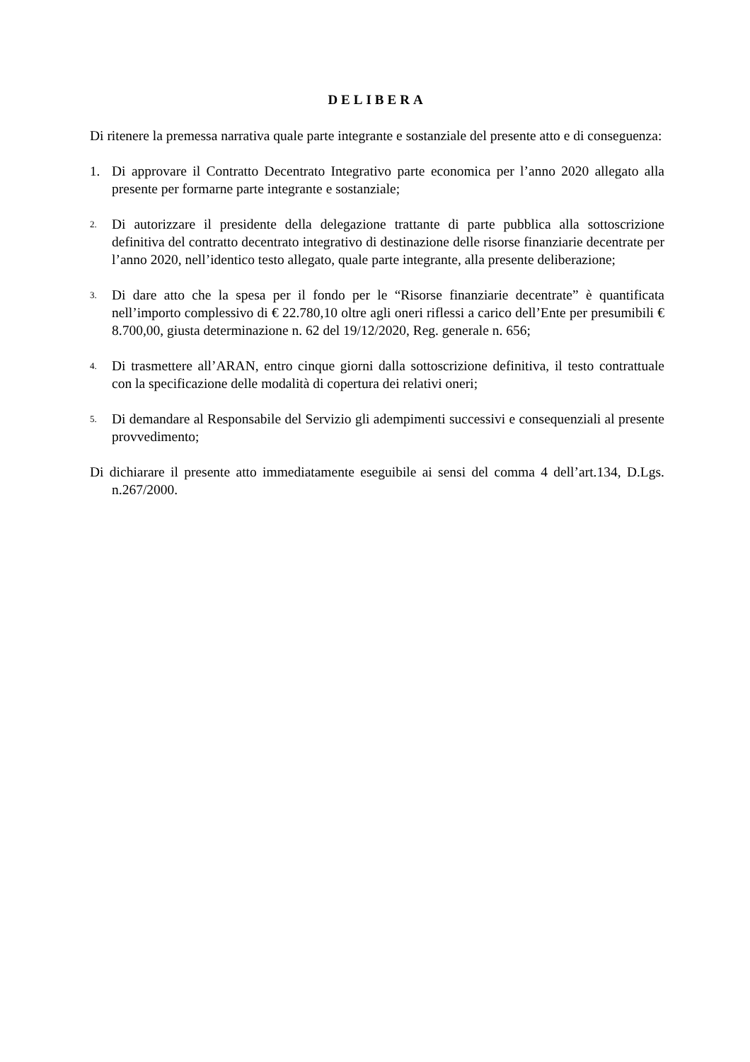DELIBERA
Di ritenere la premessa narrativa quale parte integrante e sostanziale del presente atto e di conseguenza:
1. Di approvare il Contratto Decentrato Integrativo parte economica per l’anno 2020 allegato alla presente per formarne parte integrante e sostanziale;
2. Di autorizzare il presidente della delegazione trattante di parte pubblica alla sottoscrizione definitiva del contratto decentrato integrativo di destinazione delle risorse finanziarie decentrate per l’anno 2020, nell’identico testo allegato, quale parte integrante, alla presente deliberazione;
3. Di dare atto che la spesa per il fondo per le “Risorse finanziarie decentrate” è quantificata nell’importo complessivo di € 22.780,10 oltre agli oneri riflessi a carico dell’Ente per presumibili € 8.700,00, giusta determinazione n. 62 del 19/12/2020, Reg. generale n. 656;
4. Di trasmettere all’ARAN, entro cinque giorni dalla sottoscrizione definitiva, il testo contrattuale con la specificazione delle modalità di copertura dei relativi oneri;
5. Di demandare al Responsabile del Servizio gli adempimenti successivi e consequenziali al presente provvedimento;
Di dichiarare il presente atto immediatamente eseguibile ai sensi del comma 4 dell’art.134, D.Lgs. n.267/2000.